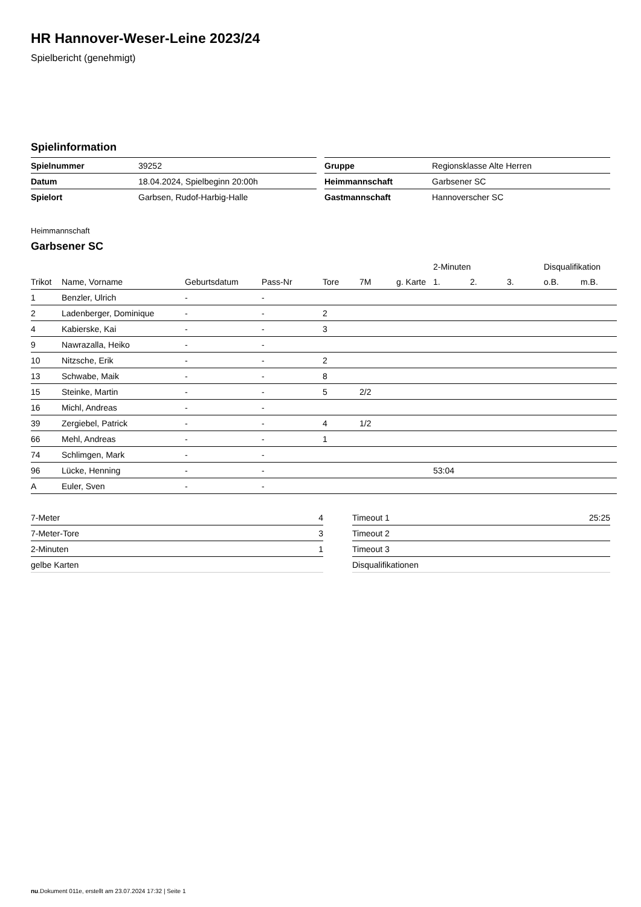HR Hannover-Weser-Leine 2023/24
Spielbericht (genehmigt)
Spielinformation
| Spielnummer | 39252 |
| Datum | 18.04.2024, Spielbeginn 20:00h |
| Spielort | Garbsen, Rudof-Harbig-Halle |
| Gruppe | Regionsklasse Alte Herren |
| Heimmannschaft | Garbsener SC |
| Gastmannschaft | Hannoverscher SC |
Heimmannschaft
Garbsener SC
| | | | | | | | 2-Minuten | | | Disqualifikation | |
| --- | --- | --- | --- | --- | --- | --- | --- | --- | --- | --- | --- |
| Trikot | Name, Vorname | Geburtsdatum | Pass-Nr | Tore | 7M | g. Karte | 1. | 2. | 3. | o.B. | m.B. |
| 1 | Benzler, Ulrich | - | - | | | | | | | | |
| 2 | Ladenberger, Dominique | - | - | 2 | | | | | | | |
| 4 | Kabierske, Kai | - | - | 3 | | | | | | | |
| 9 | Nawrazalla, Heiko | - | - | | | | | | | | |
| 10 | Nitzsche, Erik | - | - | 2 | | | | | | | |
| 13 | Schwabe, Maik | - | - | 8 | | | | | | | |
| 15 | Steinke, Martin | - | - | 5 | 2/2 | | | | | | |
| 16 | Michl, Andreas | - | - | | | | | | | | |
| 39 | Zergiebel, Patrick | - | - | 4 | 1/2 | | | | | | |
| 66 | Mehl, Andreas | - | - | 1 | | | | | | | |
| 74 | Schlimgen, Mark | - | - | | | | | | | | |
| 96 | Lücke, Henning | - | - | | | | 53:04 | | | | |
| A | Euler, Sven | - | - | | | | | | | | |
| 7-Meter | 4 |
| 7-Meter-Tore | 3 |
| 2-Minuten | 1 |
| gelbe Karten | |
| Timeout 1 | 25:25 |
| Timeout 2 | |
| Timeout 3 | |
| Disqualifikationen | |
nu.Dokument 011e, erstellt am 23.07.2024 17:32 | Seite 1